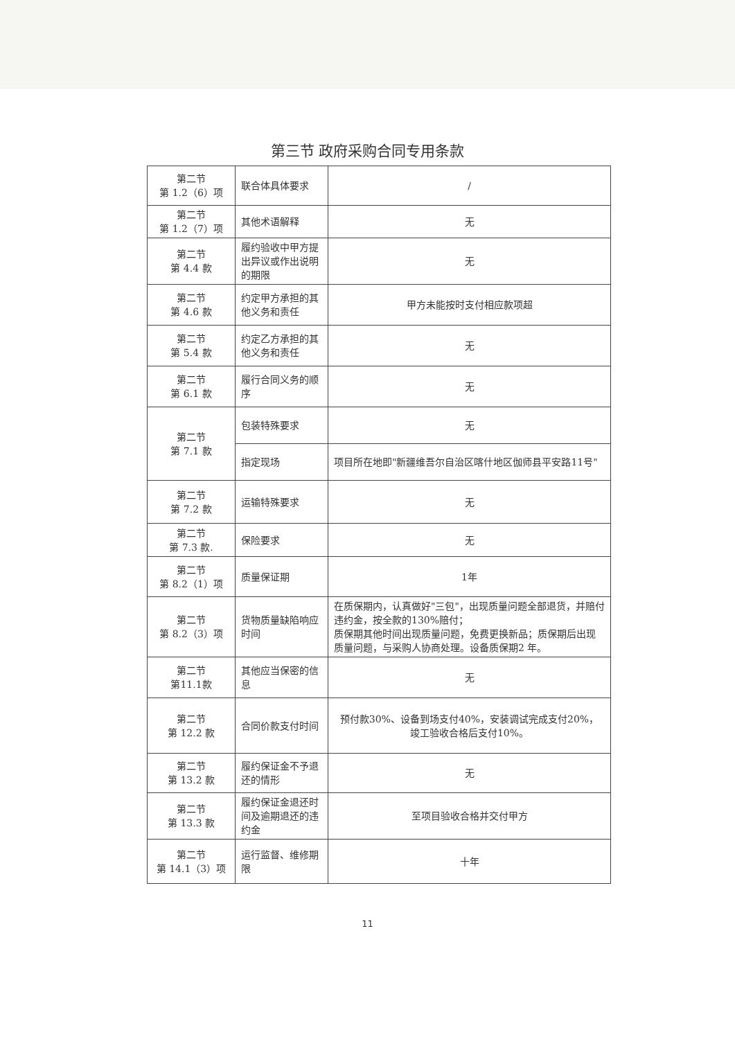第三节 政府采购合同专用条款
| 第二节 第 1.2（6）项 | 联合体具体要求 | / |
| 第二节 第 1.2（7）项 | 其他术语解释 | 无 |
| 第二节 第 4.4 款 | 履约验收中甲方提出异议或作出说明的期限 | 无 |
| 第二节 第 4.6 款 | 约定甲方承担的其他义务和责任 | 甲方未能按时支付相应款项超 |
| 第二节 第 5.4 款 | 约定乙方承担的其他义务和责任 | 无 |
| 第二节 第 6.1 款 | 履行合同义务的顺序 | 无 |
| 第二节 第 7.1 款 | 包装特殊要求 | 无 |
| | 指定现场 | 项目所在地即"新疆维吾尔自治区喀什地区伽师县平安路11号" |
| 第二节 第 7.2 款 | 运输特殊要求 | 无 |
| 第二节 第 7.3 款. | 保险要求 | 无 |
| 第二节 第 8.2（1）项 | 质量保证期 | 1年 |
| 第二节 第 8.2（3）项 | 货物质量缺陷响应时间 | 在质保期内，认真做好"三包"，出现质量问题全部退货，并赔付违约金，按全款的130%赔付； 质保期其他时间出现质量问题，免费更换新品；质保期后出现质量问题，与采购人协商处理。设备质保期2 年。 |
| 第二节 第11.1款 | 其他应当保密的信息 | 无 |
| 第二节 第 12.2 款 | 合同价款支付时间 | 预付款30%、设备到场支付40%，安装调试完成支付20%， 竣工验收合格后支付10%。 |
| 第二节 第 13.2 款 | 履约保证金不予退还的情形 | 无 |
| 第二节 第 13.3 款 | 履约保证金退还时间及逾期退还的违约金 | 至项目验收合格并交付甲方 |
| 第二节 第 14.1（3）项 | 运行监督、维修期限 | 十年 |
11